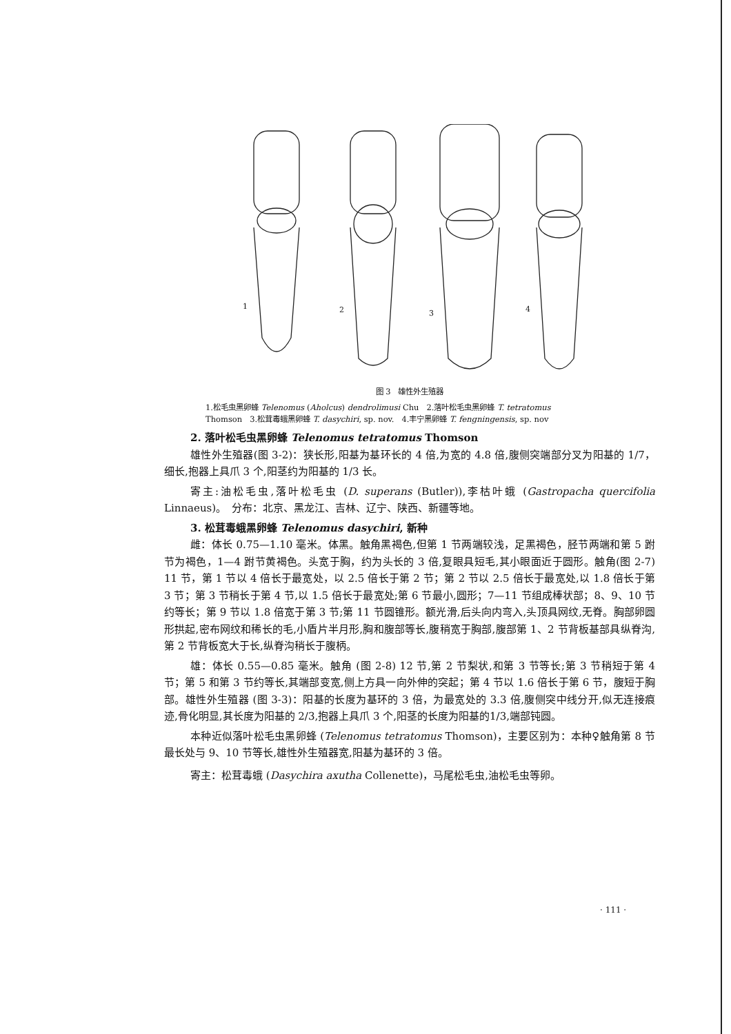1
2
3
4
图 3　雄性外生殖器
1.松毛虫黑卵蜂 Telenomus (Aholcus) dendrolimusi Chu　2.落叶松毛虫黑卵蜂 T. tetratomus
Thomson　3.松茸毒蛾黑卵蜂 T. dasychiri, sp. nov.　4.丰宁黑卵蜂 T. fengningensis, sp. nov
2. 落叶松毛虫黑卵蜂 Telenomus tetratomus Thomson
雄性外生殖器(图 3-2)：狭长形,阳基为基环长的 4 倍,为宽的 4.8 倍,腹侧突端部分叉为阳基的 1/7，细长,抱器上具爪 3 个,阳茎约为阳基的 1/3 长。
寄主:油松毛虫,落叶松毛虫 (D. superans (Butler)),李枯叶蛾 (Gastropacha quercifolia Linnaeus)。　分布：北京、黑龙江、吉林、辽宁、陕西、新疆等地。
3. 松茸毒蛾黑卵蜂 Telenomus dasychiri, 新种
雌：体长 0.75—1.10 毫米。体黑。触角黑褐色,但第 1 节两端较浅，足黑褐色，胫节两端和第 5 跗节为褐色，1—4 跗节黄褐色。头宽于胸，约为头长的 3 倍,复眼具短毛,其小眼面近于圆形。触角(图 2-7) 11 节，第 1 节以 4 倍长于最宽处，以 2.5 倍长于第 2 节；第 2 节以 2.5 倍长于最宽处,以 1.8 倍长于第 3 节；第 3 节稍长于第 4 节,以 1.5 倍长于最宽处;第 6 节最小,圆形；7—11 节组成棒状部；8、9、10 节约等长；第 9 节以 1.8 倍宽于第 3 节;第 11 节圆锥形。额光滑,后头向内弯入,头顶具网纹,无脊。胸部卵圆形拱起,密布网纹和稀长的毛,小盾片半月形,胸和腹部等长,腹稍宽于胸部,腹部第 1、2 节背板基部具纵脊沟,第 2 节背板宽大于长,纵脊沟稍长于腹柄。
雄：体长 0.55—0.85 毫米。触角 (图 2-8) 12 节,第 2 节梨状,和第 3 节等长;第 3 节稍短于第 4 节；第 5 和第 3 节约等长,其端部变宽,侧上方具一向外伸的突起；第 4 节以 1.6 倍长于第 6 节，腹短于胸部。雄性外生殖器 (图 3-3)：阳基的长度为基环的 3 倍，为最宽处的 3.3 倍,腹侧突中线分开,似无连接痕迹,骨化明显,其长度为阳基的 2/3,抱器上具爪 3 个,阳茎的长度为阳基的1/3,端部钝圆。
本种近似落叶松毛虫黑卵蜂 (Telenomus tetratomus Thomson)，主要区别为：本种♀触角第 8 节最长处与 9、10 节等长,雄性外生殖器宽,阳基为基环的 3 倍。
寄主：松茸毒蛾 (Dasychira axutha Collenette)，马尾松毛虫,油松毛虫等卵。
· 111 ·